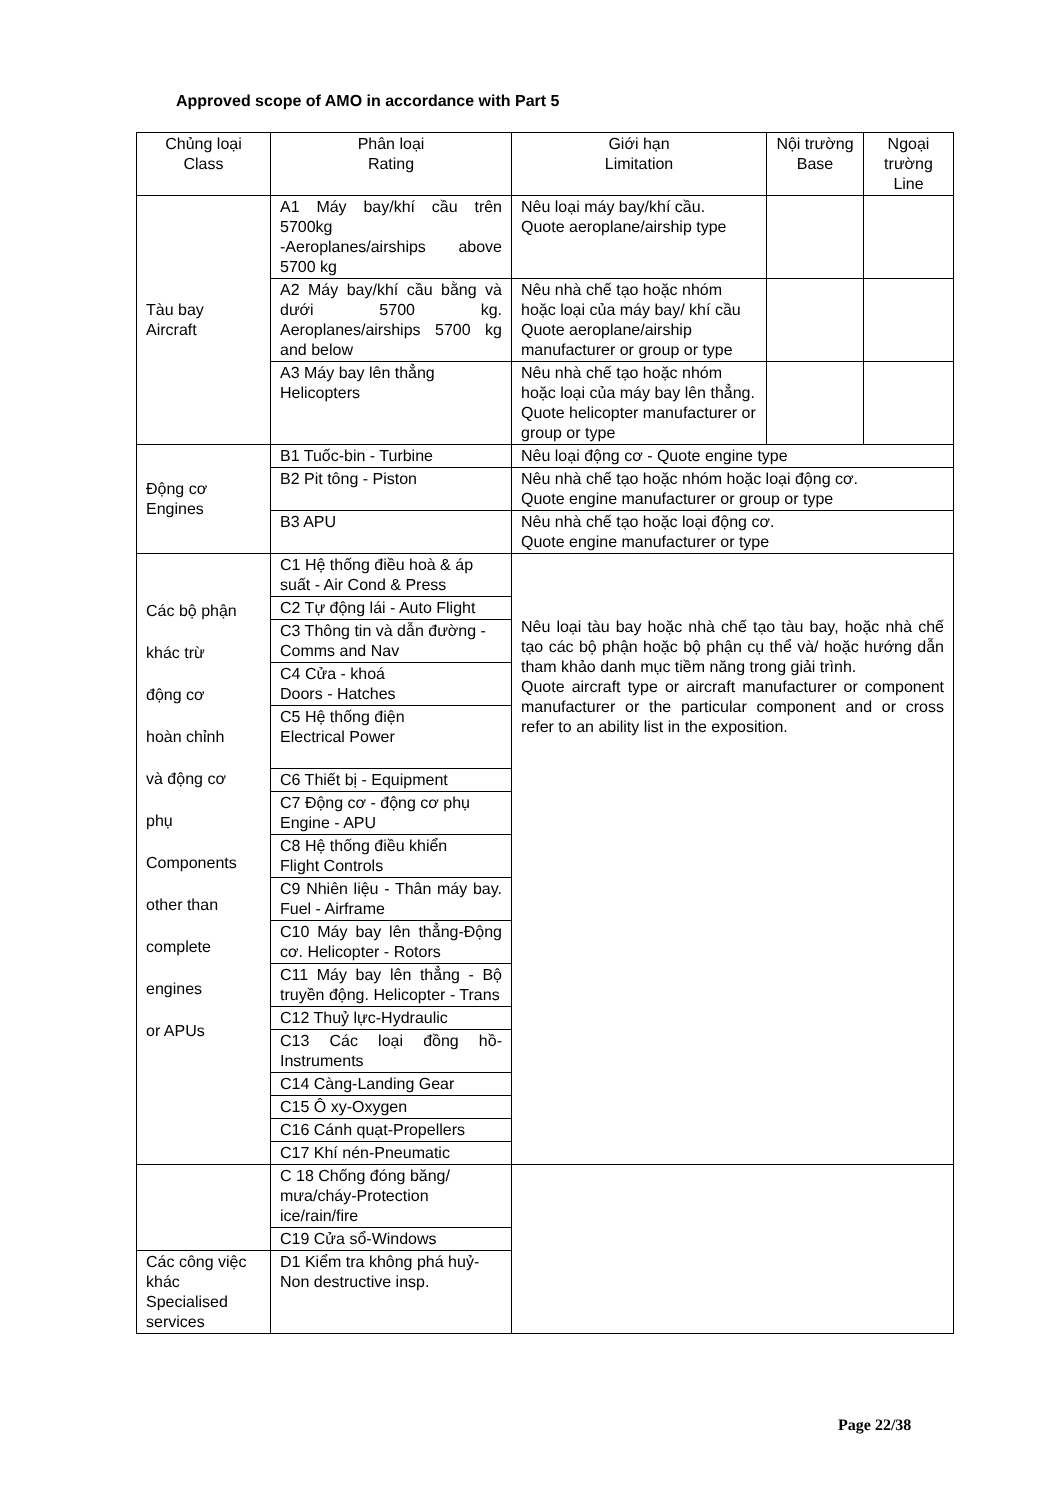Approved scope of AMO in accordance with Part 5
| Chủng loại Class | Phân loại Rating | Giới hạn Limitation | Nội trường Base | Ngoại trường Line |
| Tàu bay Aircraft | A1 Máy bay/khí cầu trên 5700kg -Aeroplanes/airships above 5700 kg | Nêu loại máy bay/khí cầu. Quote aeroplane/airship type | | |
| | A2 Máy bay/khí cầu bằng và dưới 5700 kg. Aeroplanes/airships 5700 kg and below | Nêu nhà chế tạo hoặc nhóm hoặc loại của máy bay/ khí cầu Quote aeroplane/airship manufacturer or group or type | | |
| | A3 Máy bay lên thẳng Helicopters | Nêu nhà chế tạo hoặc nhóm hoặc loại của máy bay lên thẳng. Quote helicopter manufacturer or group or type | | |
| Động cơ Engines | B1 Tuốc-bin - Turbine | Nêu loại động cơ - Quote engine type | | |
| | B2 Pit tông - Piston | Nêu nhà chế tạo hoặc nhóm hoặc loại động cơ. Quote engine manufacturer or group or type | | |
| | B3 APU | Nêu nhà chế tạo hoặc loại động cơ. Quote engine manufacturer or type | | |
| Các bộ phận khác trừ động cơ hoàn chỉnh và động cơ phụ Components other than complete engines or APUs | C1 Hệ thống điều hoà & áp suất - Air Cond & Press | Nêu loại tàu bay hoặc nhà chế tạo tàu bay, hoặc nhà chế tạo các bộ phận hoặc bộ phận cụ thể và/ hoặc hướng dẫn tham khảo danh mục tiềm năng trong giải trình. Quote aircraft type or aircraft manufacturer or component manufacturer or the particular component and or cross refer to an ability list in the exposition. | | |
| | C2 Tự động lái - Auto Flight | | | |
| | C3 Thông tin và dẫn đường - Comms and Nav | | | |
| | C4 Cửa - khoá Doors - Hatches | | | |
| | C5 Hệ thống điện Electrical Power | | | |
| | C6 Thiết bị - Equipment | | | |
| | C7 Động cơ - động cơ phụ Engine - APU | | | |
| | C8 Hệ thống điều khiển Flight Controls | | | |
| | C9 Nhiên liệu - Thân máy bay. Fuel - Airframe | | | |
| | C10 Máy bay lên thẳng-Động cơ. Helicopter - Rotors | | | |
| | C11 Máy bay lên thẳng - Bộ truyền động. Helicopter - Trans | | | |
| | C12 Thuỷ lực-Hydraulic | | | |
| | C13 Các loại đồng hồ-Instruments | | | |
| | C14 Càng-Landing Gear | | | |
| | C15 Ô xy-Oxygen | | | |
| | C16 Cánh quạt-Propellers | | | |
| | C17 Khí nén-Pneumatic | | | |
| | C 18 Chống đóng băng/ mưa/cháy-Protection ice/rain/fire | | | |
| | C19 Cửa sổ-Windows | | | |
| Các công việc khác Specialised services | D1 Kiểm tra không phá huỷ-Non destructive insp. | | | |
Page 22/38